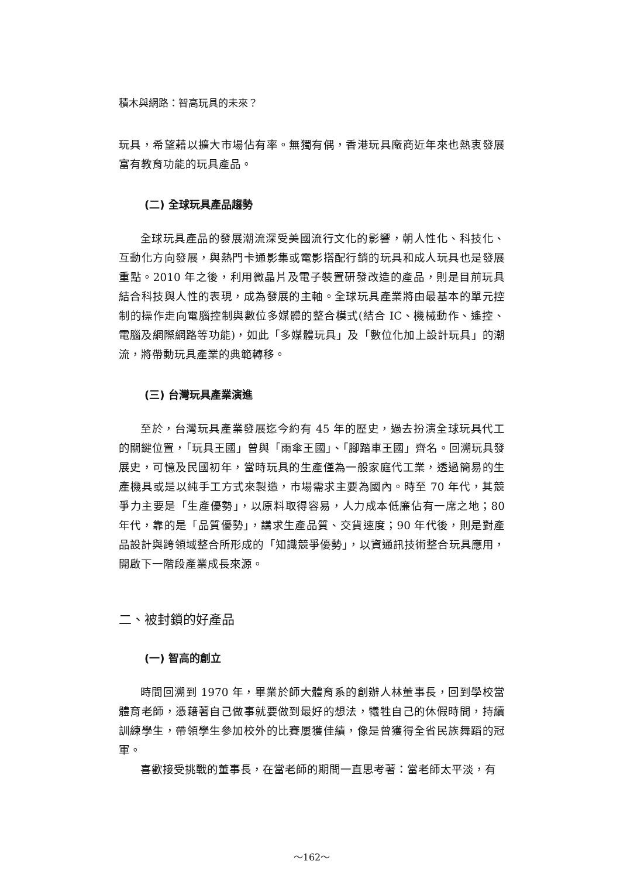積木與網路：智高玩具的未來？
玩具，希望藉以擴大市場佔有率。無獨有偶，香港玩具廠商近年來也熱衷發展富有教育功能的玩具產品。
(二) 全球玩具產品趨勢
全球玩具產品的發展潮流深受美國流行文化的影響，朝人性化、科技化、互動化方向發展，與熱門卡通影集或電影搭配行銷的玩具和成人玩具也是發展重點。2010 年之後，利用微晶片及電子裝置研發改造的產品，則是目前玩具結合科技與人性的表現，成為發展的主軸。全球玩具產業將由最基本的單元控制的操作走向電腦控制與數位多媒體的整合模式(結合 IC、機械動作、遙控、電腦及網際網路等功能)，如此「多媒體玩具」及「數位化加上設計玩具」的潮流，將帶動玩具產業的典範轉移。
(三) 台灣玩具產業演進
至於，台灣玩具產業發展迄今約有 45 年的歷史，過去扮演全球玩具代工的關鍵位置，「玩具王國」曾與「雨傘王國」、「腳踏車王國」齊名。回溯玩具發展史，可憶及民國初年，當時玩具的生產僅為一般家庭代工業，透過簡易的生產機具或是以純手工方式來製造，市場需求主要為國內。時至 70 年代，其競爭力主要是「生產優勢」，以原料取得容易，人力成本低廉佔有一席之地；80 年代，靠的是「品質優勢」，講求生產品質、交貨速度；90 年代後，則是對產品設計與跨領域整合所形成的「知識競爭優勢」，以資通訊技術整合玩具應用，開啟下一階段產業成長來源。
二、被封鎖的好產品
(一) 智高的創立
時間回溯到 1970 年，畢業於師大體育系的創辦人林董事長，回到學校當體育老師，憑藉著自己做事就要做到最好的想法，犧牲自己的休假時間，持續訓練學生，帶領學生參加校外的比賽屢獲佳績，像是曾獲得全省民族舞蹈的冠軍。
喜歡接受挑戰的董事長，在當老師的期間一直思考著：當老師太平淡，有
～162～